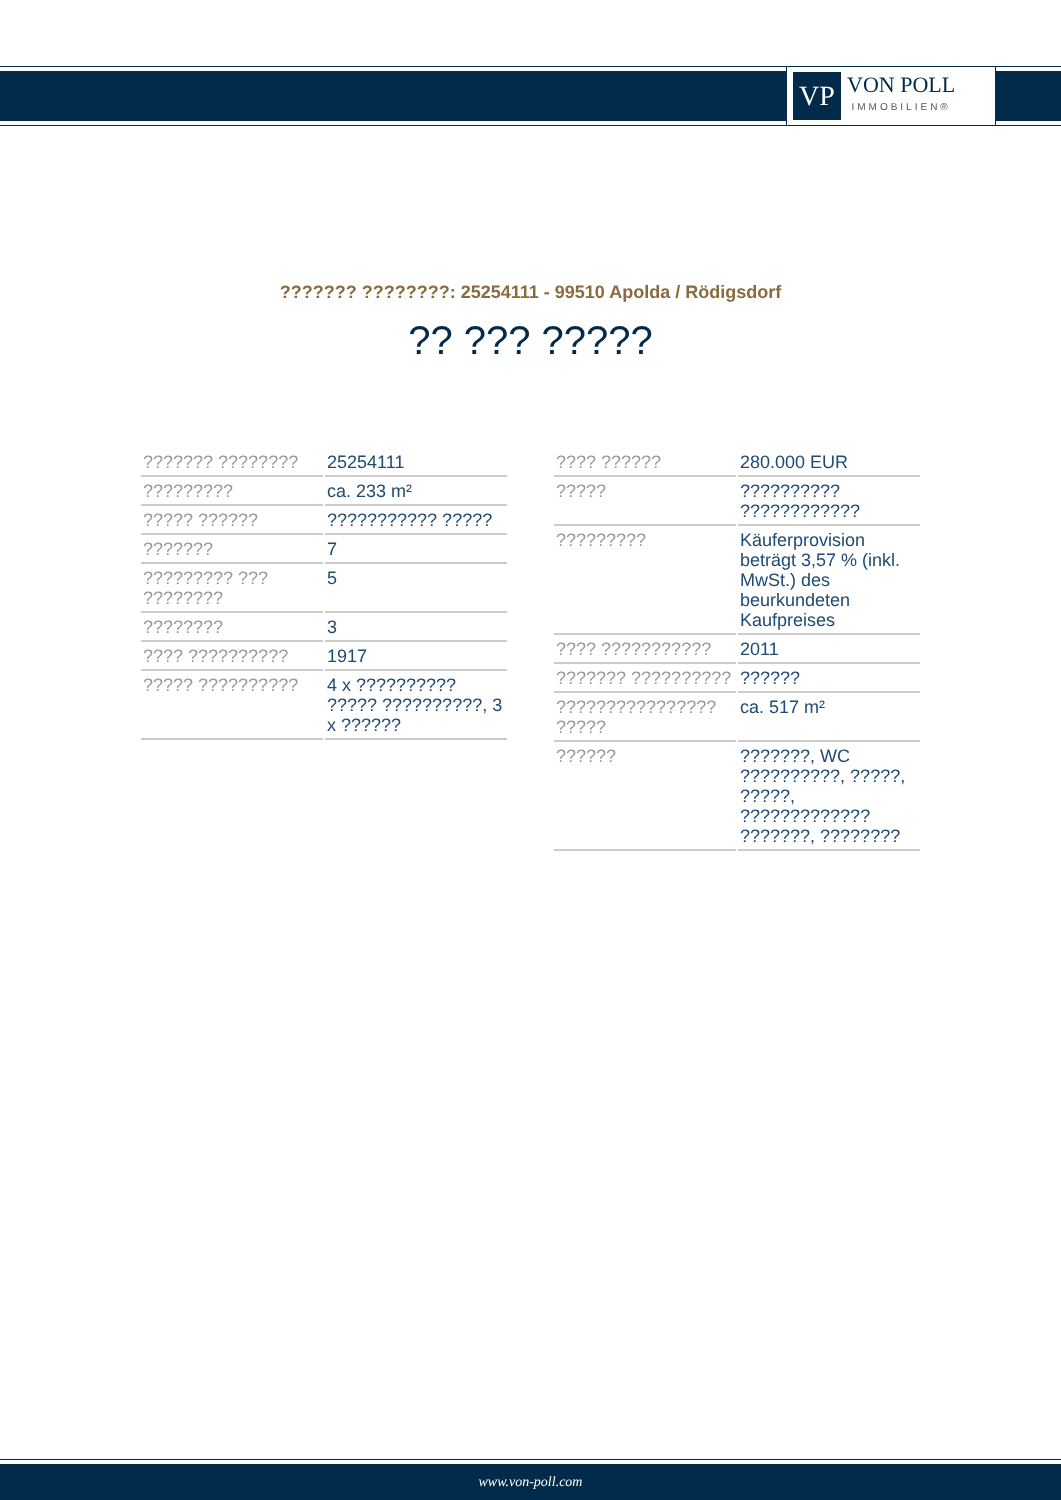VP
VON POLL
IMMOBILIEN®
??????? ????????: 25254111 - 99510 Apolda / Rödigsdorf
?? ??? ?????
| ??????? ???????? | 25254111 |
| ????????? | ca. 233 m² |
| ????? ?????? | ??????????? ????? |
| ??????? | 7 |
| ????????? ??? ???????? | 5 |
| ???????? | 3 |
| ???? ?????????? | 1917 |
| ????? ?????????? | 4 x ?????????? ????? ??????????, 3 x ?????? |
| ???? ?????? | 280.000 EUR |
| ????? | ?????????? ???????????? |
| ????????? | Käuferprovision beträgt 3,57 % (inkl. MwSt.) des beurkundeten Kaufpreises |
| ???? ??????????? | 2011 |
| ??????? ?????????? | ?????? |
| ???????????????? ????? | ca. 517 m² |
| ?????? | ???????, WC ??????????, ?????, ?????, ????????????? ???????, ???????? |
www.von-poll.com